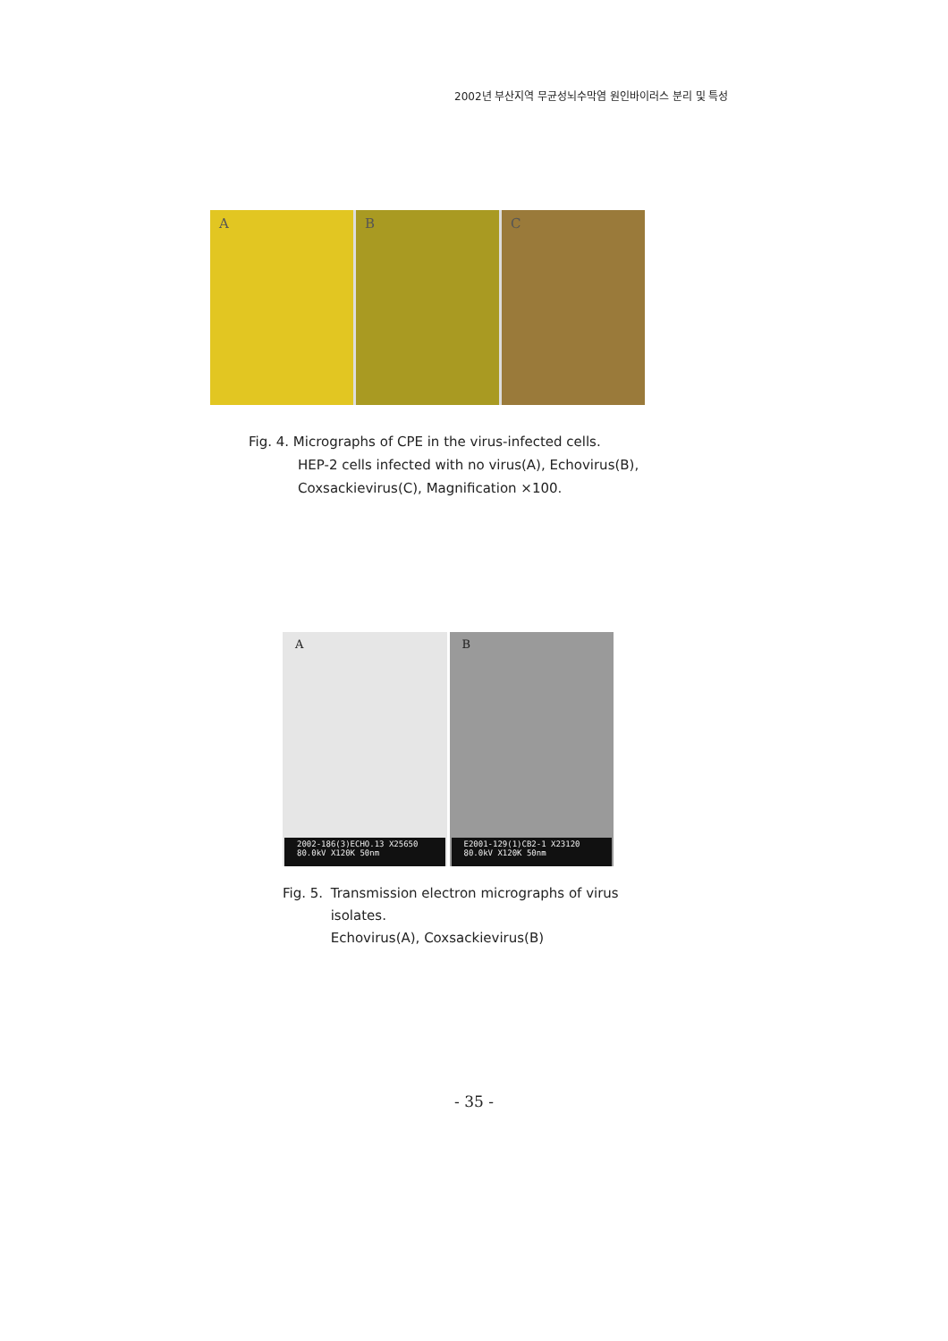2002년 부산지역 무균성뇌수막염 원인바이러스 분리 및 특성
A B C
Fig. 4. Micrographs of CPE in the virus-infected cells.
HEP-2 cells infected with no virus(A), Echovirus(B),
Coxsackievirus(C), Magnification ×100.
A
2002-186(3)ECHO.13 X25650 80.0kV X120K 50nm
B
E2001-129(1)CB2-1 X23120 80.0kV X120K 50nm
Fig. 5. Transmission electron micrographs of virus isolates.
Echovirus(A), Coxsackievirus(B)
- 35 -